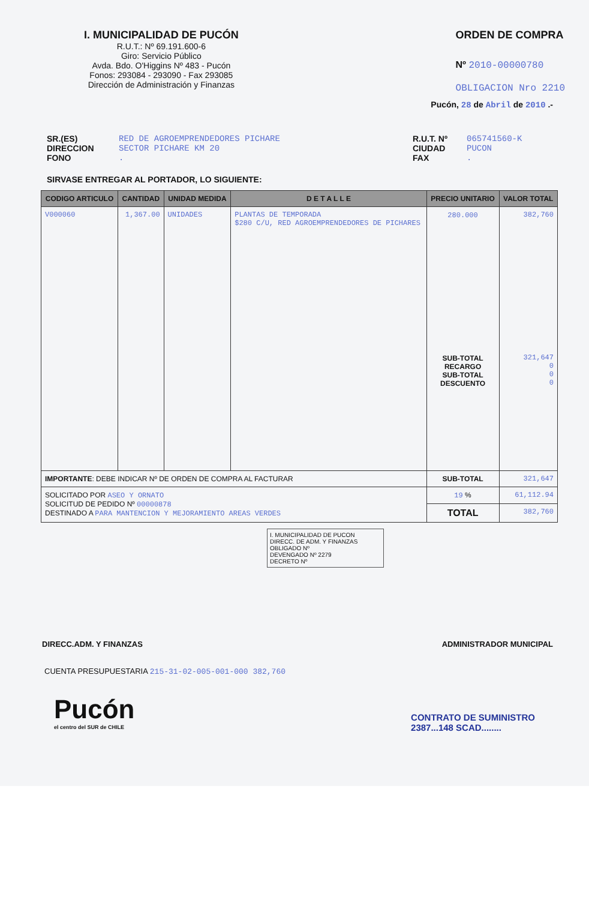I. MUNICIPALIDAD DE PUCÓN
R.U.T.: Nº 69.191.600-6
Giro: Servicio Público
Avda. Bdo. O'Higgins Nº 483 - Pucón
Fonos: 293084 - 293090 - Fax 293085
Dirección de Administración y Finanzas
ORDEN DE COMPRA
Nº 2010-00000780
OBLIGACION Nro 2210
Pucón, 28 de Abril de 2010 .-
SR.(ES)
DIRECCION
FONO
RED DE AGROEMPRENDEDORES PICHARE
SECTOR PICHARE KM 20
.
R.U.T. Nº
CIUDAD
FAX
065741560-K
PUCON
.
SIRVASE ENTREGAR AL PORTADOR, LO SIGUIENTE:
| CODIGO ARTICULO | CANTIDAD | UNIDAD MEDIDA | D E T A L L E | PRECIO UNITARIO | VALOR TOTAL |
| --- | --- | --- | --- | --- | --- |
| V000060 | 1,367.00 | UNIDADES | PLANTAS DE TEMPORADA $280 C/U, RED AGROEMPRENDEDORES DE PICHARES | 280.000 SUB-TOTAL RECARGO SUB-TOTAL DESCUENTO | 382,760 321,647 0 0 0 |
| IMPORTANTE : DEBE INDICAR Nº DE ORDEN DE COMPRA AL FACTURAR | | | | SUB-TOTAL | 321,647 |
| SOLICITADO POR ASEO Y ORNATO SOLICITUD DE PEDIDO Nº 00000878 DESTINADO A PARA MANTENCION Y MEJORAMIENTO AREAS VERDES | | | | 19 % | 61,112.94 |
| | | | | TOTAL | 382,760 |
I. MUNICIPALIDAD DE PUCON
DIRECC. DE ADM. Y FINANZAS
OBLIGADO Nº
DEVENGADO Nº 2279
DECRETO Nº
DIRECC.ADM. Y FINANZAS ADMINISTRADOR MUNICIPAL
CUENTA PRESUPUESTARIA 215-31-02-005-001-000 382,760
Pucón
el centro del SUR de CHILE
CONTRATO DE SUMINISTRO
2387...148 SCAD........